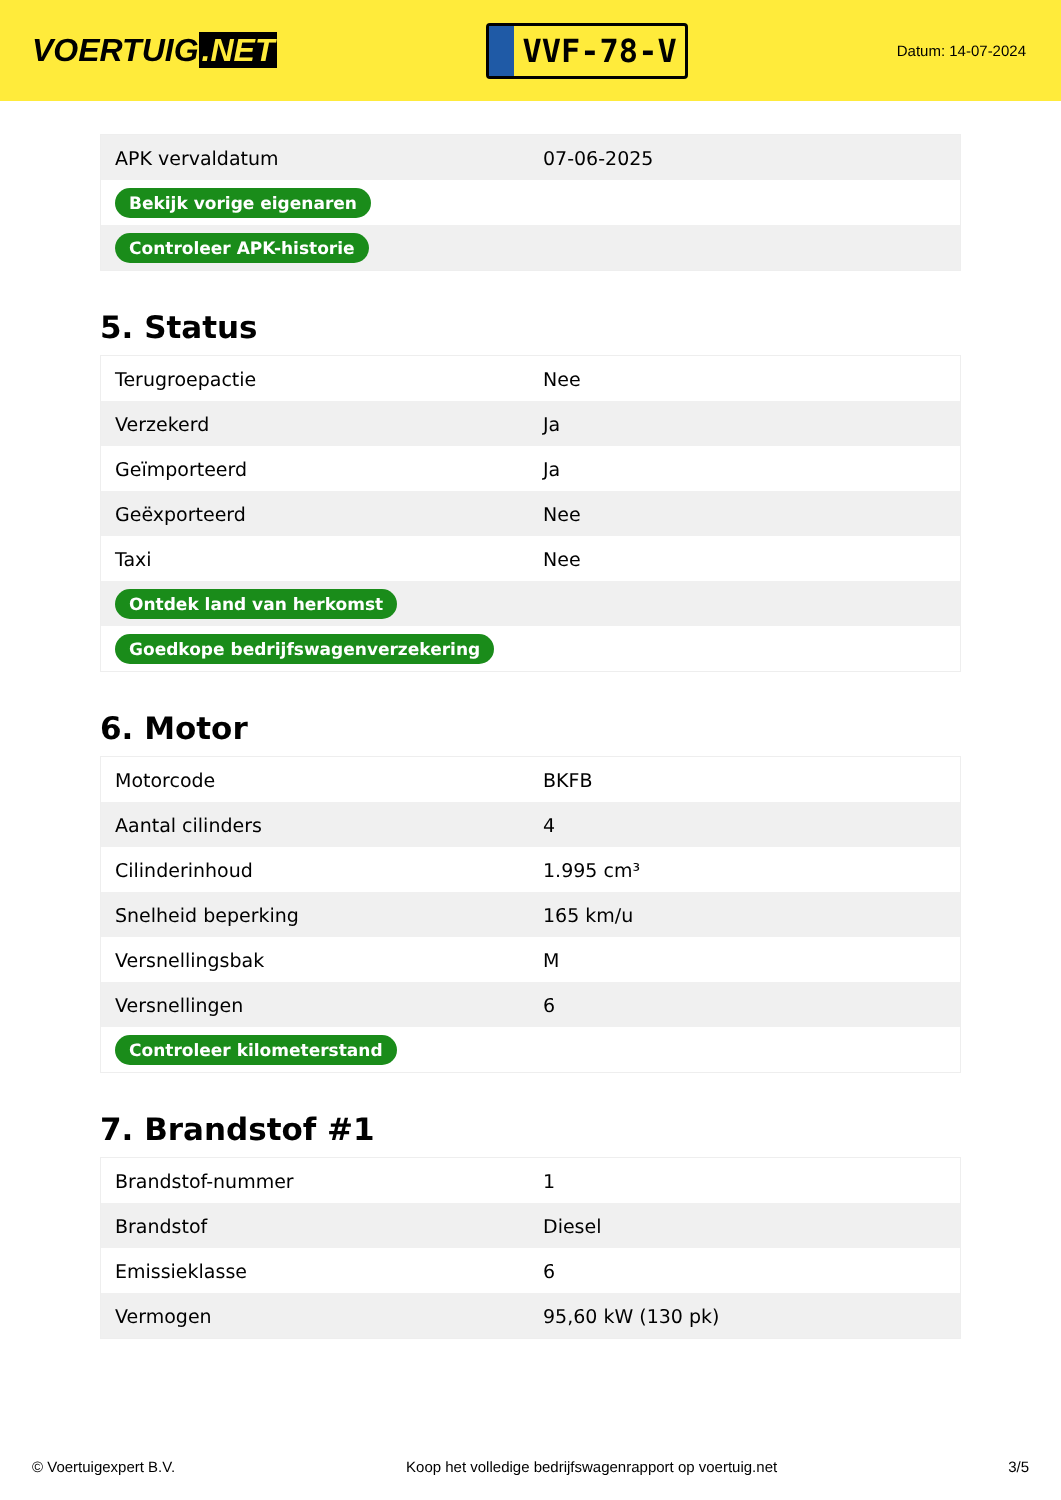VOERTUIG.NET
VVF-78-V
Datum: 14-07-2024
| APK vervaldatum | 07-06-2025 |
| Bekijk vorige eigenaren | |
| Controleer APK-historie | |
5. Status
| Terugroepactie | Nee |
| Verzekerd | Ja |
| Geïmporteerd | Ja |
| Geëxporteerd | Nee |
| Taxi | Nee |
| Ontdek land van herkomst | |
| Goedkope bedrijfswagenverzekering | |
6. Motor
| Motorcode | BKFB |
| Aantal cilinders | 4 |
| Cilinderinhoud | 1.995 cm³ |
| Snelheid beperking | 165 km/u |
| Versnellingsbak | M |
| Versnellingen | 6 |
| Controleer kilometerstand | |
7. Brandstof #1
| Brandstof-nummer | 1 |
| Brandstof | Diesel |
| Emissieklasse | 6 |
| Vermogen | 95,60 kW (130 pk) |
© Voertuigexpert B.V. Koop het volledige bedrijfswagenrapport op voertuig.net 3/5